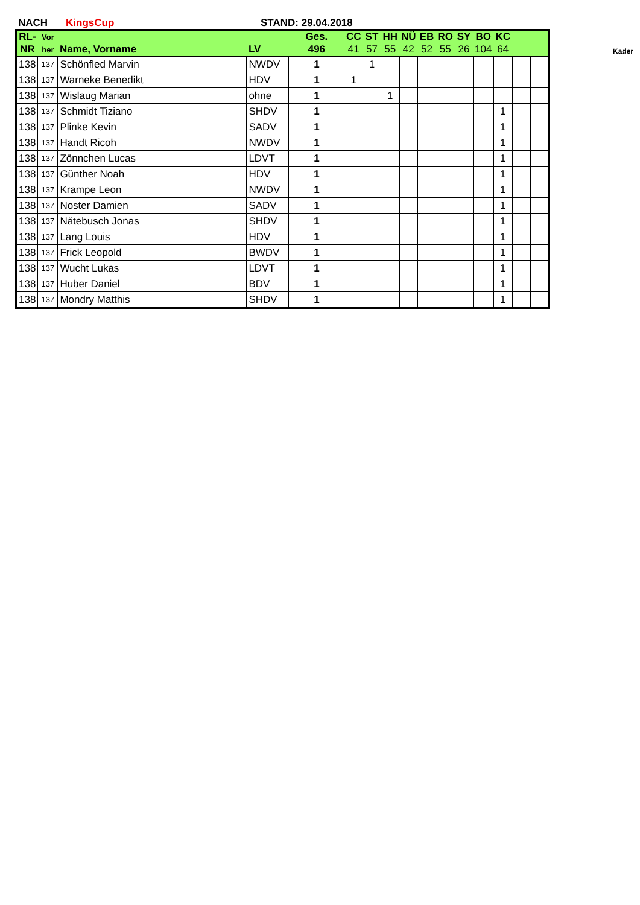NACH KingsCup STAND: 29.04.2018
| RL- | Vor | | | Ges. | CC | ST | HH | NÜ | EB | RO | SY | BO | KC | | |
| --- | --- | --- | --- | --- | --- | --- | --- | --- | --- | --- | --- | --- | --- | --- | --- |
| NR | her | Name, Vorname | LV | 496 | 41 | 57 | 55 | 42 | 52 | 55 | 26 | 104 | 64 | | |
| 138 | 137 | Schönfled Marvin | NWDV | 1 | | 1 | | | | | | | | | |
| 138 | 137 | Warneke Benedikt | HDV | 1 | 1 | | | | | | | | | | |
| 138 | 137 | Wislaug Marian | ohne | 1 | | | 1 | | | | | | | | |
| 138 | 137 | Schmidt Tiziano | SHDV | 1 | | | | | | | | | 1 | | |
| 138 | 137 | Plinke Kevin | SADV | 1 | | | | | | | | | 1 | | |
| 138 | 137 | Handt Ricoh | NWDV | 1 | | | | | | | | | 1 | | |
| 138 | 137 | Zönnchen Lucas | LDVT | 1 | | | | | | | | | 1 | | |
| 138 | 137 | Günther Noah | HDV | 1 | | | | | | | | | 1 | | |
| 138 | 137 | Krampe Leon | NWDV | 1 | | | | | | | | | 1 | | |
| 138 | 137 | Noster Damien | SADV | 1 | | | | | | | | | 1 | | |
| 138 | 137 | Nätebusch Jonas | SHDV | 1 | | | | | | | | | 1 | | |
| 138 | 137 | Lang Louis | HDV | 1 | | | | | | | | | 1 | | |
| 138 | 137 | Frick Leopold | BWDV | 1 | | | | | | | | | 1 | | |
| 138 | 137 | Wucht Lukas | LDVT | 1 | | | | | | | | | 1 | | |
| 138 | 137 | Huber Daniel | BDV | 1 | | | | | | | | | 1 | | |
| 138 | 137 | Mondry Matthis | SHDV | 1 | | | | | | | | | 1 | | |
Kader